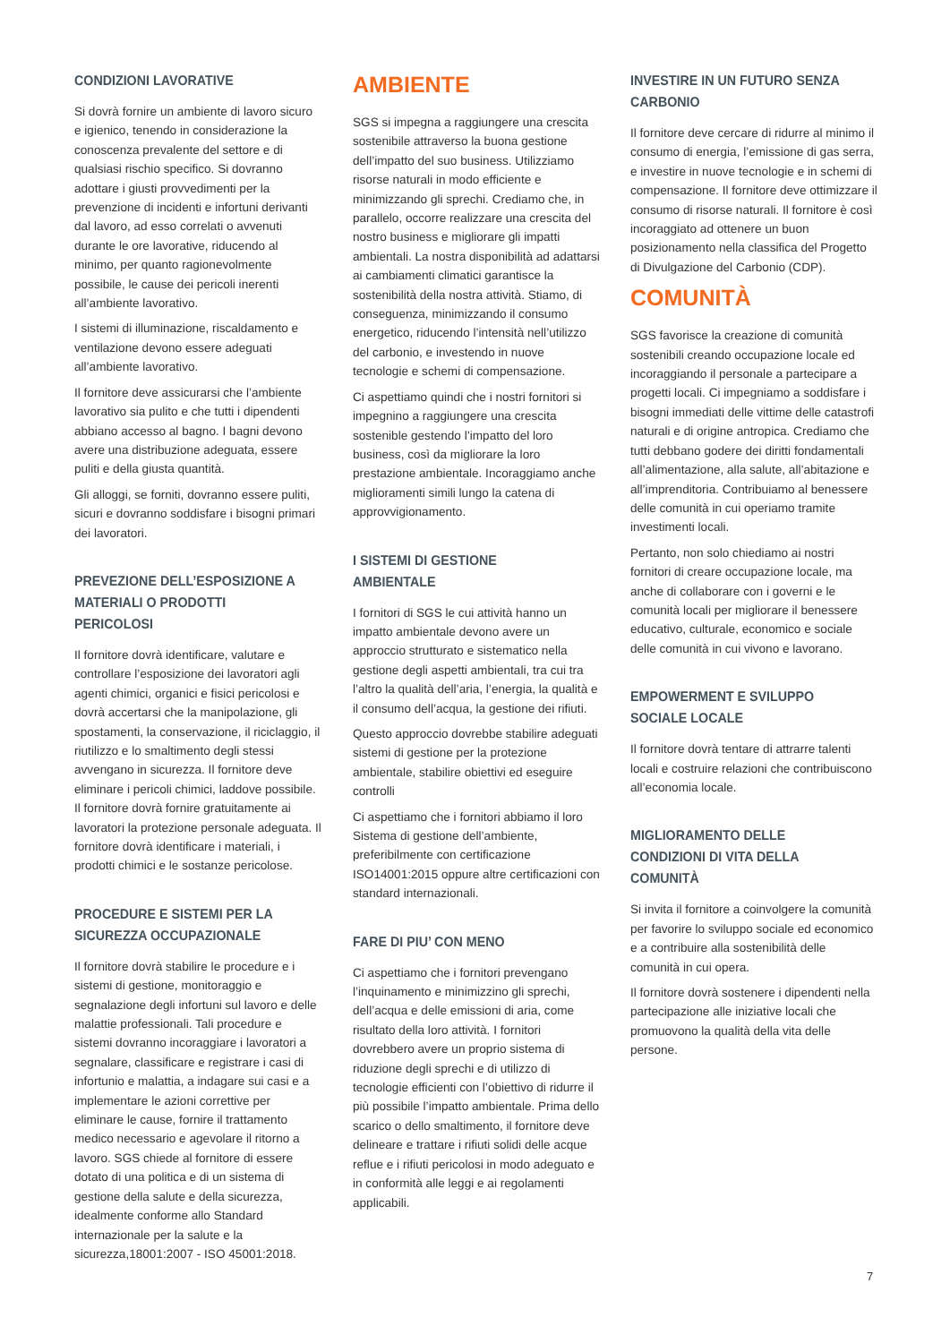CONDIZIONI LAVORATIVE
Si dovrà fornire un ambiente di lavoro sicuro e igienico, tenendo in considerazione la conoscenza prevalente del settore e di qualsiasi rischio specifico. Si dovranno adottare i giusti provvedimenti per la prevenzione di incidenti e infortuni derivanti dal lavoro, ad esso correlati o avvenuti durante le ore lavorative, riducendo al minimo, per quanto ragionevolmente possibile, le cause dei pericoli inerenti all’ambiente lavorativo.
I sistemi di illuminazione, riscaldamento e ventilazione devono essere adeguati all’ambiente lavorativo.
Il fornitore deve assicurarsi che l’ambiente lavorativo sia pulito e che tutti i dipendenti abbiano accesso al bagno. I bagni devono avere una distribuzione adeguata, essere puliti e della giusta quantità.
Gli alloggi, se forniti, dovranno essere puliti, sicuri e dovranno soddisfare i bisogni primari dei lavoratori.
PREVEZIONE DELL’ESPOSIZIONE A MATERIALI O PRODOTTI PERICOLOSI
Il fornitore dovrà identificare, valutare e controllare l’esposizione dei lavoratori agli agenti chimici, organici e fisici pericolosi e dovrà accertarsi che la manipolazione, gli spostamenti, la conservazione, il riciclaggio, il riutilizzo e lo smaltimento degli stessi avvengano in sicurezza. Il fornitore deve eliminare i pericoli chimici, laddove possibile. Il fornitore dovrà fornire gratuitamente ai lavoratori la protezione personale adeguata. Il fornitore dovrà identificare i materiali, i prodotti chimici e le sostanze pericolose.
PROCEDURE E SISTEMI PER LA SICUREZZA OCCUPAZIONALE
Il fornitore dovrà stabilire le procedure e i sistemi di gestione, monitoraggio e segnalazione degli infortuni sul lavoro e delle malattie professionali. Tali procedure e sistemi dovranno incoraggiare i lavoratori a segnalare, classificare e registrare i casi di infortunio e malattia, a indagare sui casi e a implementare le azioni correttive per eliminare le cause, fornire il trattamento medico necessario e agevolare il ritorno a lavoro. SGS chiede al fornitore di essere dotato di una politica e di un sistema di gestione della salute e della sicurezza, idealmente conforme allo Standard internazionale per la salute e la sicurezza,18001:2007 - ISO 45001:2018.
AMBIENTE
SGS si impegna a raggiungere una crescita sostenibile attraverso la buona gestione dell’impatto del suo business. Utilizziamo risorse naturali in modo efficiente e minimizzando gli sprechi. Crediamo che, in parallelo, occorre realizzare una crescita del nostro business e migliorare gli impatti ambientali. La nostra disponibilità ad adattarsi ai cambiamenti climatici garantisce la sostenibilità della nostra attività. Stiamo, di conseguenza, minimizzando il consumo energetico, riducendo l’intensità nell’utilizzo del carbonio, e investendo in nuove tecnologie e schemi di compensazione.
Ci aspettiamo quindi che i nostri fornitori si impegnino a raggiungere una crescita sostenible gestendo l’impatto del loro business, così da migliorare la loro prestazione ambientale. Incoraggiamo anche miglioramenti simili lungo la catena di approvvigionamento.
I SISTEMI DI GESTIONE AMBIENTALE
I fornitori di SGS le cui attività hanno un impatto ambientale devono avere un approccio strutturato e sistematico nella gestione degli aspetti ambientali, tra cui tra l’altro la qualità dell’aria, l’energia, la qualità e il consumo dell’acqua, la gestione dei rifiuti.
Questo approccio dovrebbe stabilire adeguati sistemi di gestione per la protezione ambientale, stabilire obiettivi ed eseguire controlli
Ci aspettiamo che i fornitori abbiamo il loro Sistema di gestione dell’ambiente, preferibilmente con certificazione ISO14001:2015 oppure altre certificazioni con standard internazionali.
FARE DI PIU’ CON MENO
Ci aspettiamo che i fornitori prevengano l’inquinamento e minimizzino gli sprechi, dell’acqua e delle emissioni di aria, come risultato della loro attività. I fornitori dovrebbero avere un proprio sistema di riduzione degli sprechi e di utilizzo di tecnologie efficienti con l’obiettivo di ridurre il più possibile l’impatto ambientale. Prima dello scarico o dello smaltimento, il fornitore deve delineare e trattare i rifiuti solidi delle acque reflue e i rifiuti pericolosi in modo adeguato e in conformità alle leggi e ai regolamenti applicabili.
INVESTIRE IN UN FUTURO SENZA CARBONIO
Il fornitore deve cercare di ridurre al minimo il consumo di energia, l’emissione di gas serra, e investire in nuove tecnologie e in schemi di compensazione. Il fornitore deve ottimizzare il consumo di risorse naturali. Il fornitore è così incoraggiato ad ottenere un buon posizionamento nella classifica del Progetto di Divulgazione del Carbonio (CDP).
COMUNITÀ
SGS favorisce la creazione di comunità sostenibili creando occupazione locale ed incoraggiando il personale a partecipare a progetti locali. Ci impegniamo a soddisfare i bisogni immediati delle vittime delle catastrofi naturali e di origine antropica. Crediamo che tutti debbano godere dei diritti fondamentali all’alimentazione, alla salute, all’abitazione e all’imprenditoria. Contribuiamo al benessere delle comunità in cui operiamo tramite investimenti locali.
Pertanto, non solo chiediamo ai nostri fornitori di creare occupazione locale, ma anche di collaborare con i governi e le comunità locali per migliorare il benessere educativo, culturale, economico e sociale delle comunità in cui vivono e lavorano.
EMPOWERMENT E SVILUPPO SOCIALE LOCALE
Il fornitore dovrà tentare di attrarre talenti locali e costruire relazioni che contribuiscono all’economia locale.
MIGLIORAMENTO DELLE CONDIZIONI DI VITA DELLA COMUNITÀ
Si invita il fornitore a coinvolgere la comunità per favorire lo sviluppo sociale ed economico e a contribuire alla sostenibilità delle comunità in cui opera.
Il fornitore dovrà sostenere i dipendenti nella partecipazione alle iniziative locali che promuovono la qualità della vita delle persone.
7